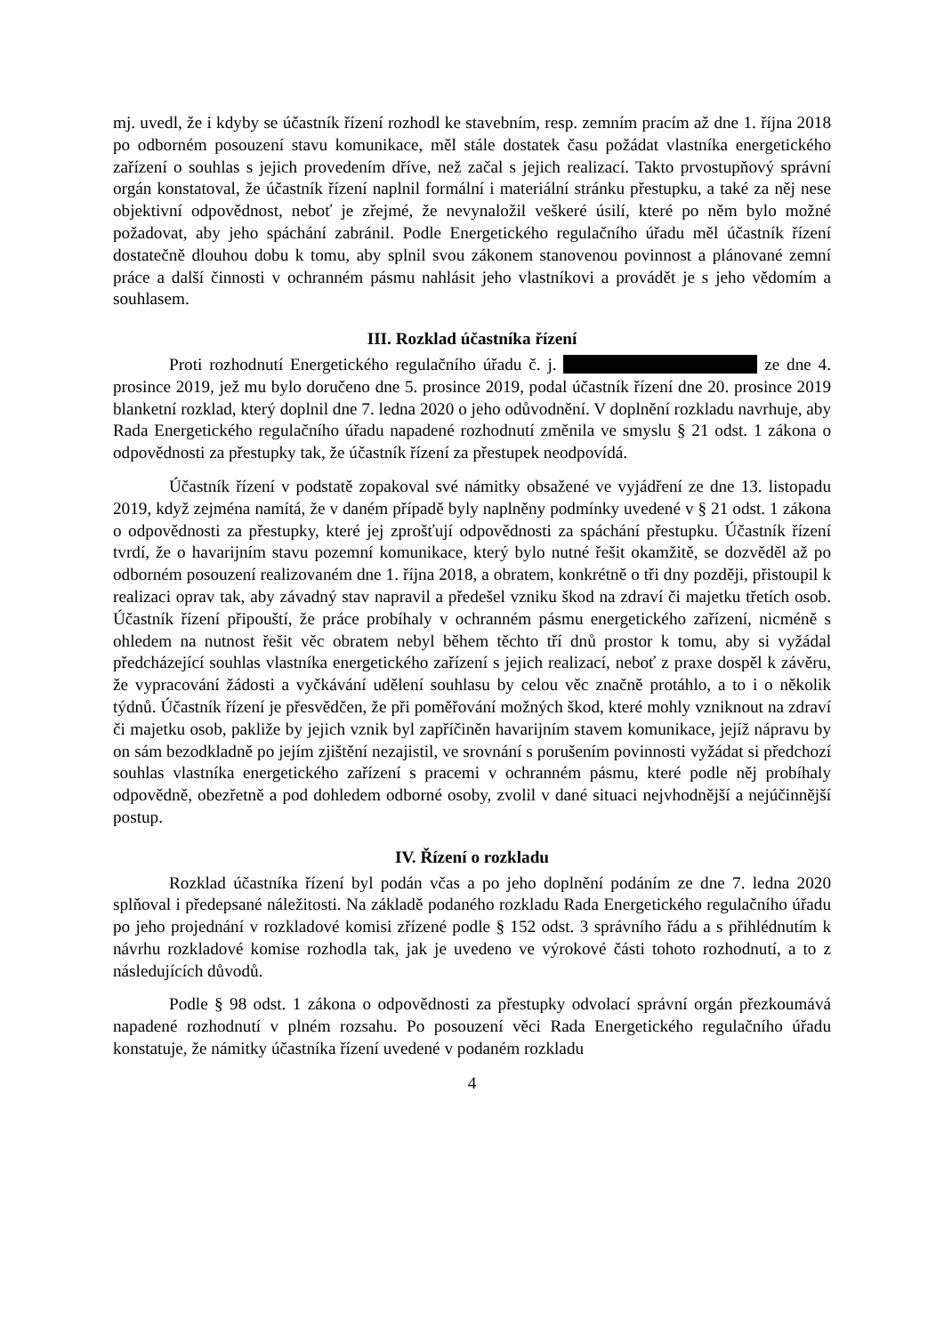mj. uvedl, že i kdyby se účastník řízení rozhodl ke stavebním, resp. zemním pracím až dne 1. října 2018 po odborném posouzení stavu komunikace, měl stále dostatek času požádat vlastníka energetického zařízení o souhlas s jejich provedením dříve, než začal s jejich realizací. Takto prvostupňový správní orgán konstatoval, že účastník řízení naplnil formální i materiální stránku přestupku, a také za něj nese objektivní odpovědnost, neboť je zřejmé, že nevynaložil veškeré úsilí, které po něm bylo možné požadovat, aby jeho spáchání zabránil. Podle Energetického regulačního úřadu měl účastník řízení dostatečně dlouhou dobu k tomu, aby splnil svou zákonem stanovenou povinnost a plánované zemní práce a další činnosti v ochranném pásmu nahlásit jeho vlastníkovi a provádět je s jeho vědomím a souhlasem.
III. Rozklad účastníka řízení
Proti rozhodnutí Energetického regulačního úřadu č. j. ze dne 4. prosince 2019, jež mu bylo doručeno dne 5. prosince 2019, podal účastník řízení dne 20. prosince 2019 blanketní rozklad, který doplnil dne 7. ledna 2020 o jeho odůvodnění. V doplnění rozkladu navrhuje, aby Rada Energetického regulačního úřadu napadené rozhodnutí změnila ve smyslu § 21 odst. 1 zákona o odpovědnosti za přestupky tak, že účastník řízení za přestupek neodpovídá.
Účastník řízení v podstatě zopakoval své námitky obsažené ve vyjádření ze dne 13. listopadu 2019, když zejména namítá, že v daném případě byly naplněny podmínky uvedené v § 21 odst. 1 zákona o odpovědnosti za přestupky, které jej zprošťují odpovědnosti za spáchání přestupku. Účastník řízení tvrdí, že o havarijním stavu pozemní komunikace, který bylo nutné řešit okamžitě, se dozvěděl až po odborném posouzení realizovaném dne 1. října 2018, a obratem, konkrétně o tři dny později, přistoupil k realizaci oprav tak, aby závadný stav napravil a předešel vzniku škod na zdraví či majetku třetích osob. Účastník řízení připouští, že práce probíhaly v ochranném pásmu energetického zařízení, nicméně s ohledem na nutnost řešit věc obratem nebyl během těchto tří dnů prostor k tomu, aby si vyžádal předcházející souhlas vlastníka energetického zařízení s jejich realizací, neboť z praxe dospěl k závěru, že vypracování žádosti a vyčkávání udělení souhlasu by celou věc značně protáhlo, a to i o několik týdnů. Účastník řízení je přesvědčen, že při poměřování možných škod, které mohly vzniknout na zdraví či majetku osob, pakliže by jejich vznik byl zapříčiněn havarijním stavem komunikace, jejíž nápravu by on sám bezodkladně po jejím zjištění nezajistil, ve srovnání s porušením povinnosti vyžádat si předchozí souhlas vlastníka energetického zařízení s pracemi v ochranném pásmu, které podle něj probíhaly odpovědně, obezřetně a pod dohledem odborné osoby, zvolil v dané situaci nejvhodnější a nejúčinnější postup.
IV. Řízení o rozkladu
Rozklad účastníka řízení byl podán včas a po jeho doplnění podáním ze dne 7. ledna 2020 splňoval i předepsané náležitosti. Na základě podaného rozkladu Rada Energetického regulačního úřadu po jeho projednání v rozkladové komisi zřízené podle § 152 odst. 3 správního řádu a s přihlédnutím k návrhu rozkladové komise rozhodla tak, jak je uvedeno ve výrokové části tohoto rozhodnutí, a to z následujících důvodů.
Podle § 98 odst. 1 zákona o odpovědnosti za přestupky odvolací správní orgán přezkoumává napadené rozhodnutí v plném rozsahu. Po posouzení věci Rada Energetického regulačního úřadu konstatuje, že námitky účastníka řízení uvedené v podaném rozkladu
4